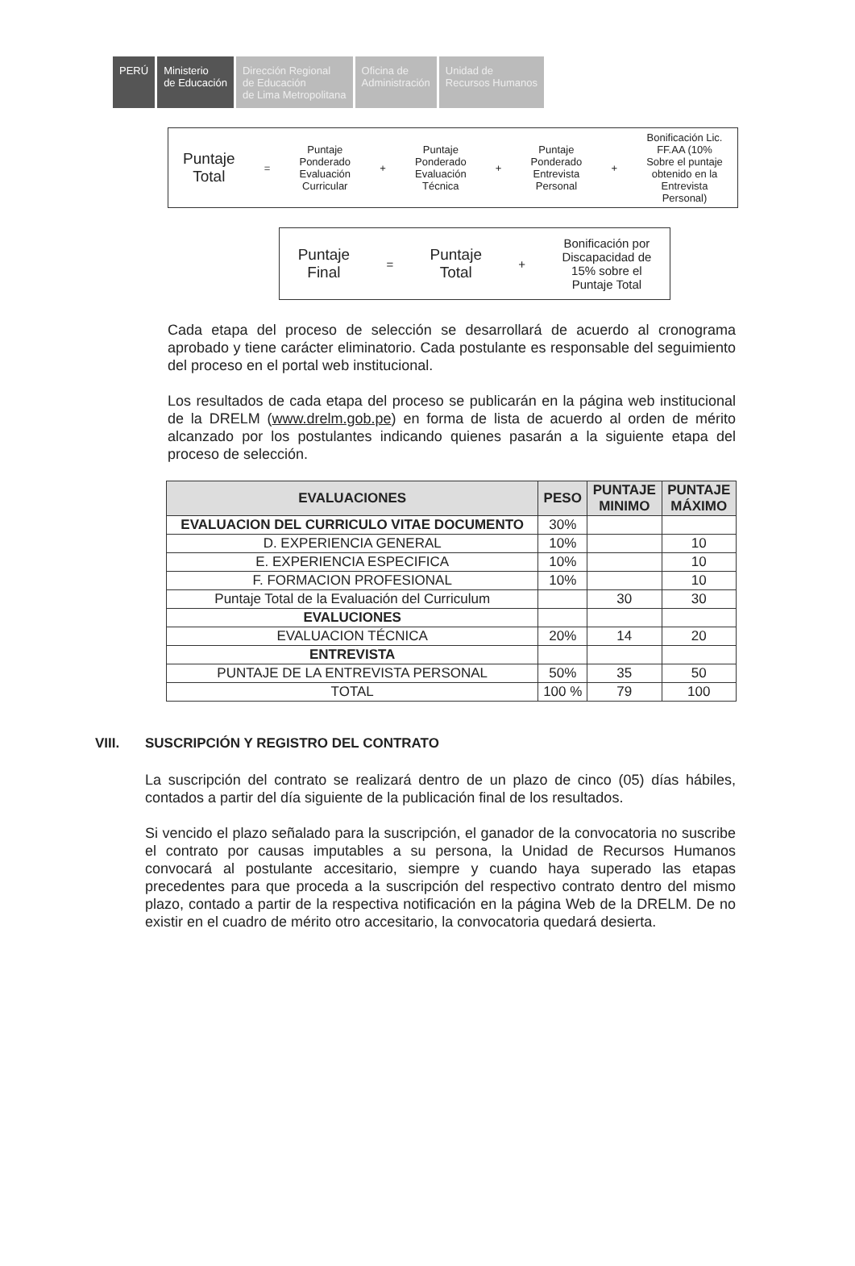PERÚ Ministerio
de Educación
Dirección Regional
de Educación
de Lima Metropolitana
Oficina de
Administración
Unidad de
Recursos Humanos
Puntaje
Total
=
Puntaje
Ponderado
Evaluación
Curricular
+
Puntaje
Ponderado
Evaluación
Técnica
+
Puntaje
Ponderado
Entrevista
Personal
+
Bonificación Lic.
FF.AA (10%
Sobre el puntaje
obtenido en la
Entrevista
Personal)
Puntaje
Final
=
Puntaje
Total
+
Bonificación por
Discapacidad de
15% sobre el
Puntaje Total
Cada etapa del proceso de selección se desarrollará de acuerdo al cronograma aprobado y tiene carácter eliminatorio. Cada postulante es responsable del seguimiento del proceso en el portal web institucional.
Los resultados de cada etapa del proceso se publicarán en la página web institucional de la DRELM (www.drelm.gob.pe) en forma de lista de acuerdo al orden de mérito alcanzado por los postulantes indicando quienes pasarán a la siguiente etapa del proceso de selección.
| EVALUACIONES | PESO | PUNTAJE MINIMO | PUNTAJE MÁXIMO |
| --- | --- | --- | --- |
| EVALUACION DEL CURRICULO VITAE DOCUMENTO | 30% | | |
| D. EXPERIENCIA GENERAL | 10% | | 10 |
| E. EXPERIENCIA ESPECIFICA | 10% | | 10 |
| F. FORMACION PROFESIONAL | 10% | | 10 |
| Puntaje Total de la Evaluación del Curriculum | | 30 | 30 |
| EVALUCIONES | | | |
| EVALUACION TÉCNICA | 20% | 14 | 20 |
| ENTREVISTA | | | |
| PUNTAJE DE LA ENTREVISTA PERSONAL | 50% | 35 | 50 |
| TOTAL | 100 % | 79 | 100 |
VIII. SUSCRIPCIÓN Y REGISTRO DEL CONTRATO
La suscripción del contrato se realizará dentro de un plazo de cinco (05) días hábiles, contados a partir del día siguiente de la publicación final de los resultados.
Si vencido el plazo señalado para la suscripción, el ganador de la convocatoria no suscribe el contrato por causas imputables a su persona, la Unidad de Recursos Humanos convocará al postulante accesitario, siempre y cuando haya superado las etapas precedentes para que proceda a la suscripción del respectivo contrato dentro del mismo plazo, contado a partir de la respectiva notificación en la página Web de la DRELM. De no existir en el cuadro de mérito otro accesitario, la convocatoria quedará desierta.